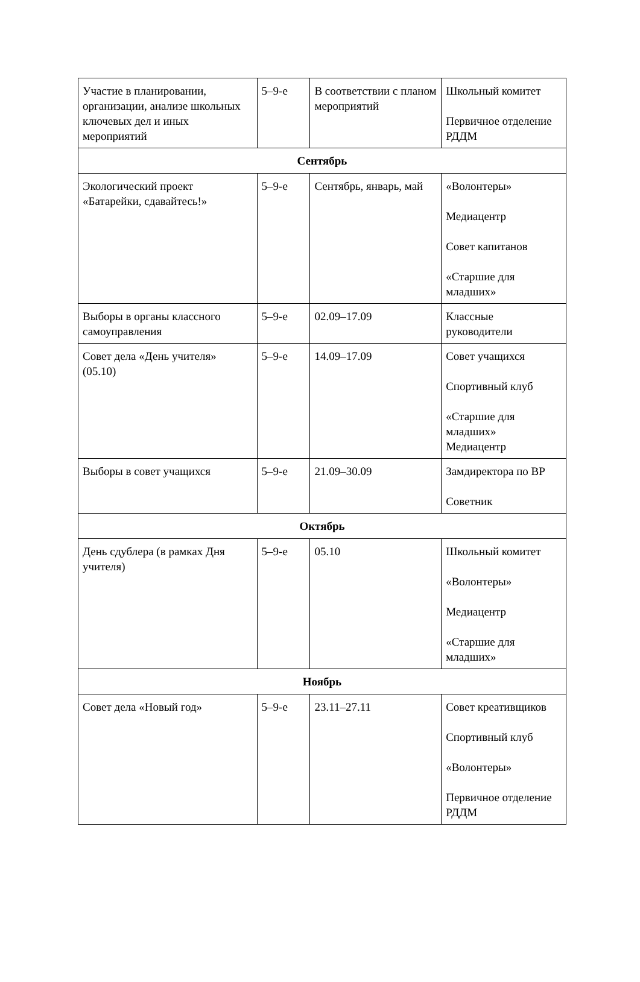| Участие в планировании, организации, анализе школьных ключевых дел и иных мероприятий | 5–9-е | В соответствии с планом мероприятий | Школьный комитет Первичное отделение РДДМ |
| Сентябрь | | | |
| Экологический проект «Батарейки, сдавайтесь!» | 5–9-е | Сентябрь, январь, май | «Волонтеры» Медиацентр Совет капитанов «Старшие для младших» |
| Выборы в органы классного самоуправления | 5–9-е | 02.09–17.09 | Классные руководители |
| Совет дела «День учителя» (05.10) | 5–9-е | 14.09–17.09 | Совет учащихся Спортивный клуб «Старшие для младших» Медиацентр |
| Выборы в совет учащихся | 5–9-е | 21.09–30.09 | Замдиректора по ВР Советник |
| Октябрь | | | |
| День сдублера (в рамках Дня учителя) | 5–9-е | 05.10 | Школьный комитет «Волонтеры» Медиацентр «Старшие для младших» |
| Ноябрь | | | |
| Совет дела «Новый год» | 5–9-е | 23.11–27.11 | Совет креативщиков Спортивный клуб «Волонтеры» Первичное отделение РДДМ |